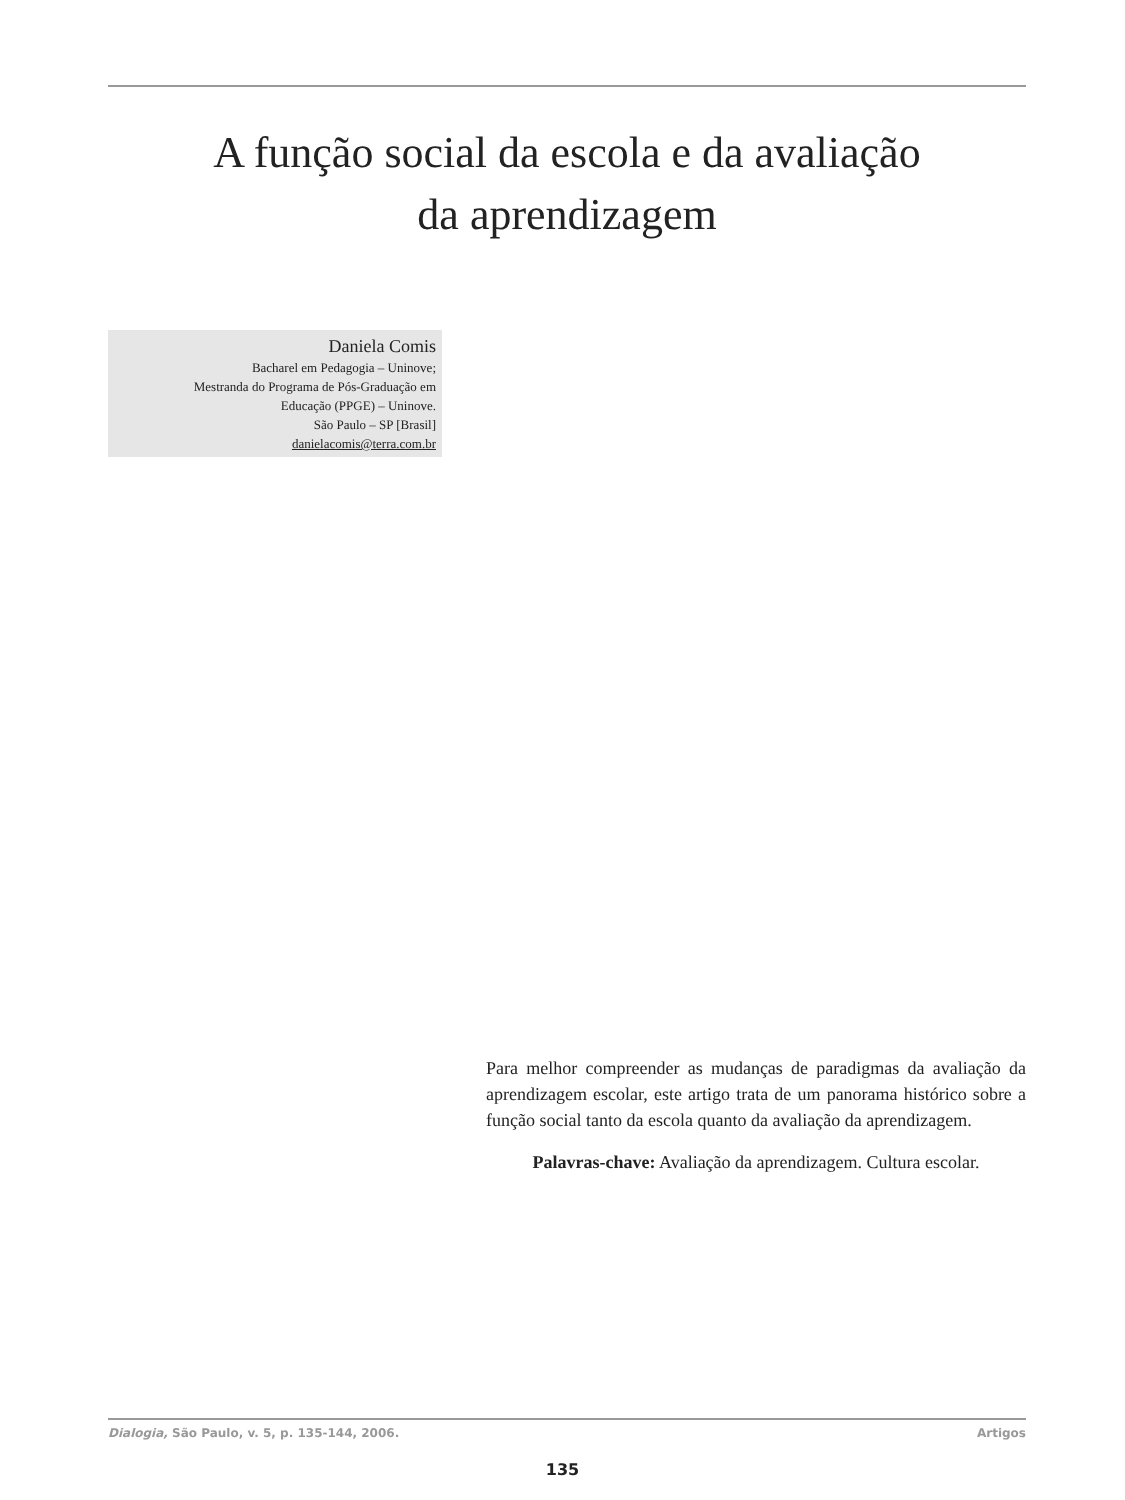A função social da escola e da avaliação
da aprendizagem
Daniela Comis
Bacharel em Pedagogia – Uninove;
Mestranda do Programa de Pós-Graduação em
Educação (PPGE) – Uninove.
São Paulo – SP [Brasil]
danielacomis@terra.com.br
Para melhor compreender as mudanças de paradigmas da avaliação da aprendizagem escolar, este artigo trata de um panorama histórico sobre a função social tanto da escola quanto da avaliação da aprendizagem.
Palavras-chave: Avaliação da aprendizagem. Cultura escolar.
Dialogia, São Paulo, v. 5, p. 135-144, 2006. Artigos
135